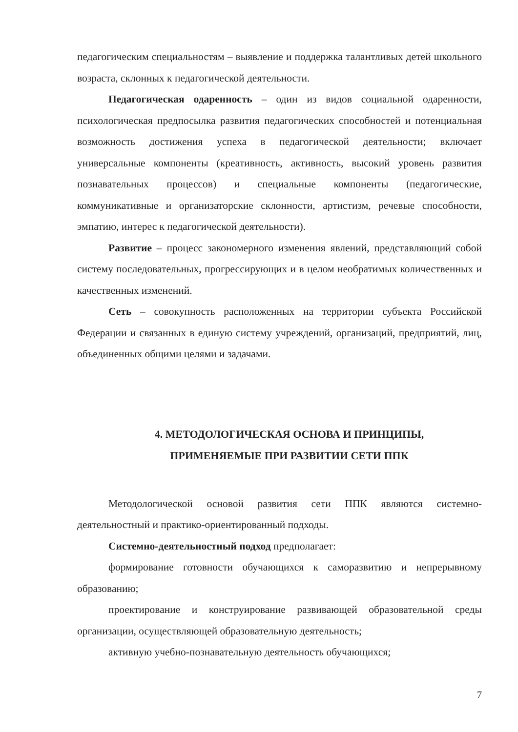педагогическим специальностям – выявление и поддержка талантливых детей школьного возраста, склонных к педагогической деятельности.
Педагогическая одаренность – один из видов социальной одаренности, психологическая предпосылка развития педагогических способностей и потенциальная возможность достижения успеха в педагогической деятельности; включает универсальные компоненты (креативность, активность, высокий уровень развития познавательных процессов) и специальные компоненты (педагогические, коммуникативные и организаторские склонности, артистизм, речевые способности, эмпатию, интерес к педагогической деятельности).
Развитие – процесс закономерного изменения явлений, представляющий собой систему последовательных, прогрессирующих и в целом необратимых количественных и качественных изменений.
Сеть – совокупность расположенных на территории субъекта Российской Федерации и связанных в единую систему учреждений, организаций, предприятий, лиц, объединенных общими целями и задачами.
4. МЕТОДОЛОГИЧЕСКАЯ ОСНОВА И ПРИНЦИПЫ,
ПРИМЕНЯЕМЫЕ ПРИ РАЗВИТИИ СЕТИ ППК
Методологической основой развития сети ППК являются системно-деятельностный и практико-ориентированный подходы.
Системно-деятельностный подход предполагает:
формирование готовности обучающихся к саморазвитию и непрерывному образованию;
проектирование и конструирование развивающей образовательной среды организации, осуществляющей образовательную деятельность;
активную учебно-познавательную деятельность обучающихся;
7